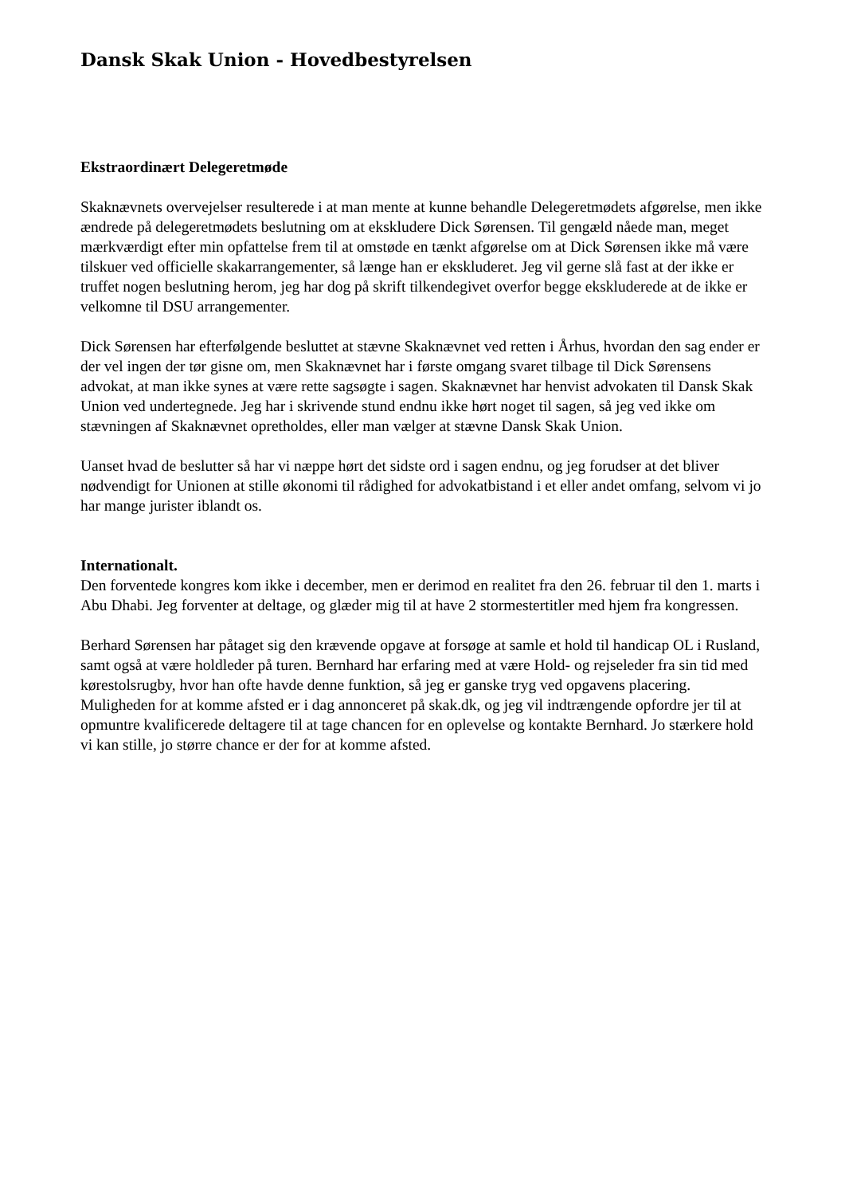Dansk Skak Union - Hovedbestyrelsen
Ekstraordinært Delegeretmøde
Skaknævnets overvejelser resulterede i at man mente at kunne behandle Delegeretmødets afgørelse, men ikke ændrede på delegeretmødets beslutning om at ekskludere Dick Sørensen. Til gengæld nåede man, meget mærkværdigt efter min opfattelse frem til at omstøde en tænkt afgørelse om at Dick Sørensen ikke må være tilskuer ved officielle skakarrangementer, så længe han er ekskluderet. Jeg vil gerne slå fast at der ikke er truffet nogen beslutning herom, jeg har dog på skrift tilkendegivet overfor begge ekskluderede at de ikke er velkomne til DSU arrangementer.
Dick Sørensen har efterfølgende besluttet at stævne Skaknævnet ved retten i Århus, hvordan den sag ender er der vel ingen der tør gisne om, men Skaknævnet har i første omgang svaret tilbage til Dick Sørensens advokat, at man ikke synes at være rette sagsøgte i sagen. Skaknævnet har henvist advokaten til Dansk Skak Union ved undertegnede. Jeg har i skrivende stund endnu ikke hørt noget til sagen, så jeg ved ikke om stævningen af Skaknævnet opretholdes, eller man vælger at stævne Dansk Skak Union.
Uanset hvad de beslutter så har vi næppe hørt det sidste ord i sagen endnu, og jeg forudser at det bliver nødvendigt for Unionen at stille økonomi til rådighed for advokatbistand i et eller andet omfang, selvom vi jo har mange jurister iblandt os.
Internationalt.
Den forventede kongres kom ikke i december, men er derimod en realitet fra den 26. februar til den 1. marts i Abu Dhabi. Jeg forventer at deltage, og glæder mig til at have 2 stormestertitler med hjem fra kongressen.
Berhard Sørensen har påtaget sig den krævende opgave at forsøge at samle et hold til handicap OL i Rusland, samt også at være holdleder på turen. Bernhard har erfaring med at være Hold- og rejseleder fra sin tid med kørestolsrugby, hvor han ofte havde denne funktion, så jeg er ganske tryg ved opgavens placering. Muligheden for at komme afsted er i dag annonceret på skak.dk, og jeg vil indtrængende opfordre jer til at opmuntre kvalificerede deltagere til at tage chancen for en oplevelse og kontakte Bernhard. Jo stærkere hold vi kan stille, jo større chance er der for at komme afsted.